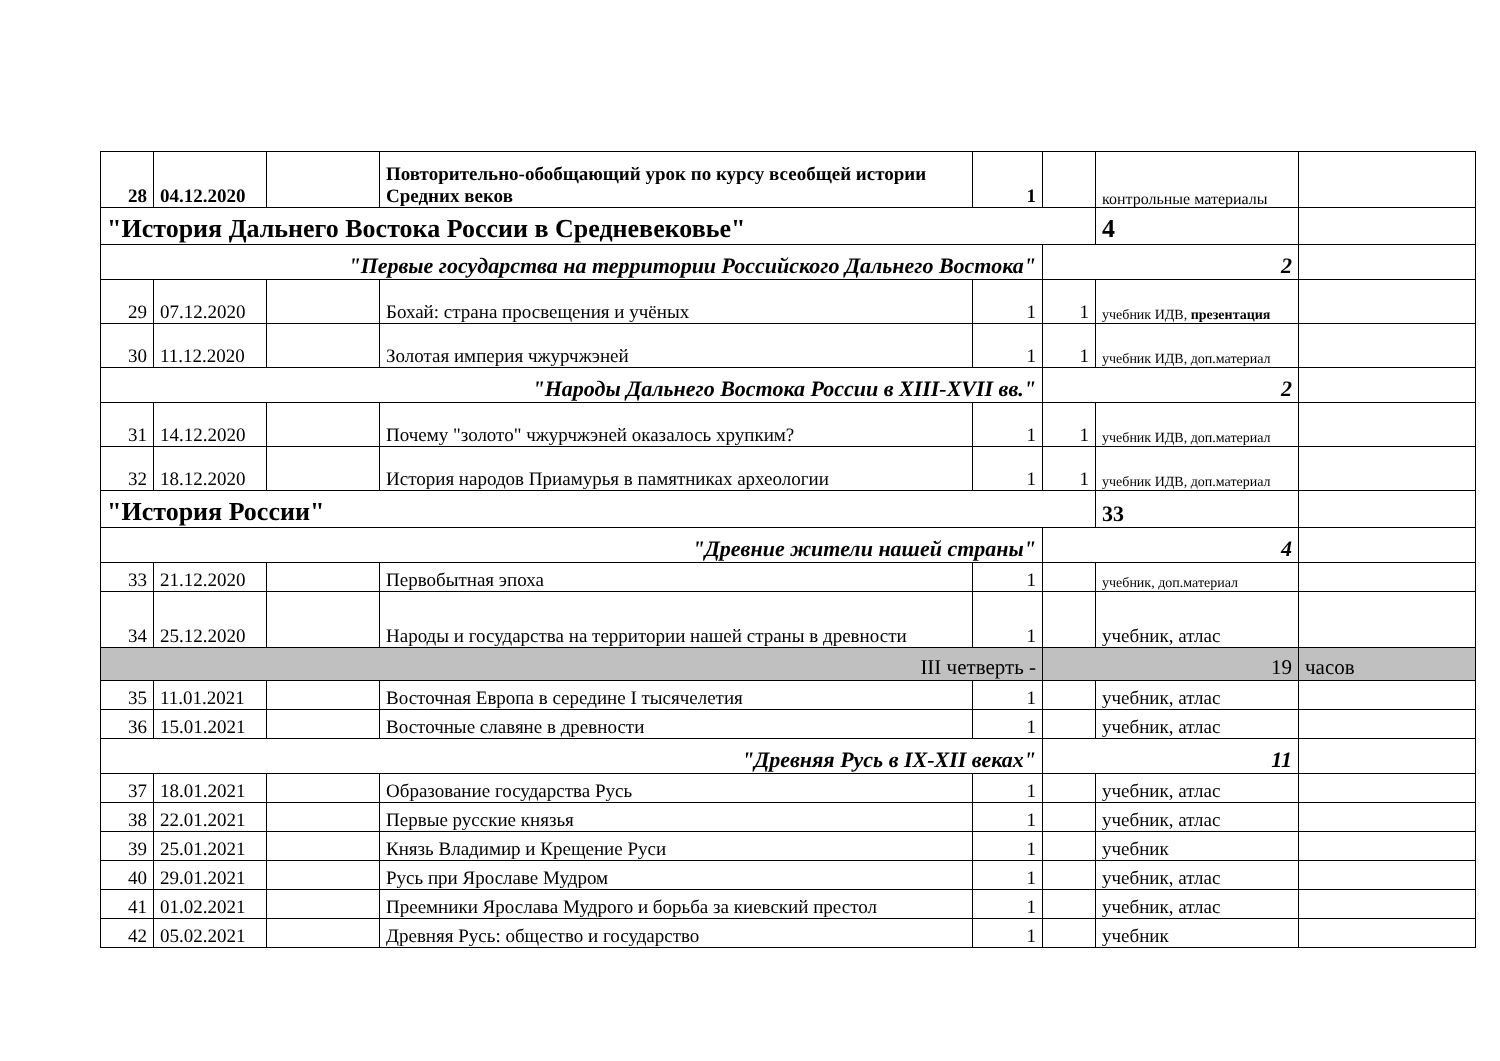| 28 | 04.12.2020 | | Повторительно-обобщающий урок по курсу всеобщей истории Средних веков | 1 | | контрольные материалы | |
| "История Дальнего Востока России в Средневековье" | | | | | | 4 | |
| "Первые государства на территории Российского Дальнего Востока" | | | | | 2 | | |
| 29 | 07.12.2020 | | Бохай: страна просвещения и учёных | 1 | 1 | учебник ИДВ, презентация | |
| 30 | 11.12.2020 | | Золотая империя чжурчжэней | 1 | 1 | учебник ИДВ, доп.материал | |
| "Народы Дальнего Востока России в XIII-XVII вв." | | | | | 2 | | |
| 31 | 14.12.2020 | | Почему "золото" чжурчжэней оказалось хрупким? | 1 | 1 | учебник ИДВ, доп.материал | |
| 32 | 18.12.2020 | | История народов Приамурья в памятниках археологии | 1 | 1 | учебник ИДВ, доп.материал | |
| "История России" | | | | | | 33 | |
| "Древние жители нашей страны" | | | | | 4 | | |
| 33 | 21.12.2020 | | Первобытная эпоха | 1 | | учебник, доп.материал | |
| 34 | 25.12.2020 | | Народы и государства на территории нашей страны в древности | 1 | | учебник, атлас | |
| III четверть - | | | | | 19 | | часов |
| 35 | 11.01.2021 | | Восточная Европа в середине I тысячелетия | 1 | | учебник, атлас | |
| 36 | 15.01.2021 | | Восточные славяне в древности | 1 | | учебник, атлас | |
| "Древняя Русь в IX-XII веках" | | | | | 11 | | |
| 37 | 18.01.2021 | | Образование государства Русь | 1 | | учебник, атлас | |
| 38 | 22.01.2021 | | Первые русские князья | 1 | | учебник, атлас | |
| 39 | 25.01.2021 | | Князь Владимир и Крещение Руси | 1 | | учебник | |
| 40 | 29.01.2021 | | Русь при Ярославе Мудром | 1 | | учебник, атлас | |
| 41 | 01.02.2021 | | Преемники Ярослава Мудрого и борьба за киевский престол | 1 | | учебник, атлас | |
| 42 | 05.02.2021 | | Древняя Русь: общество и государство | 1 | | учебник | |